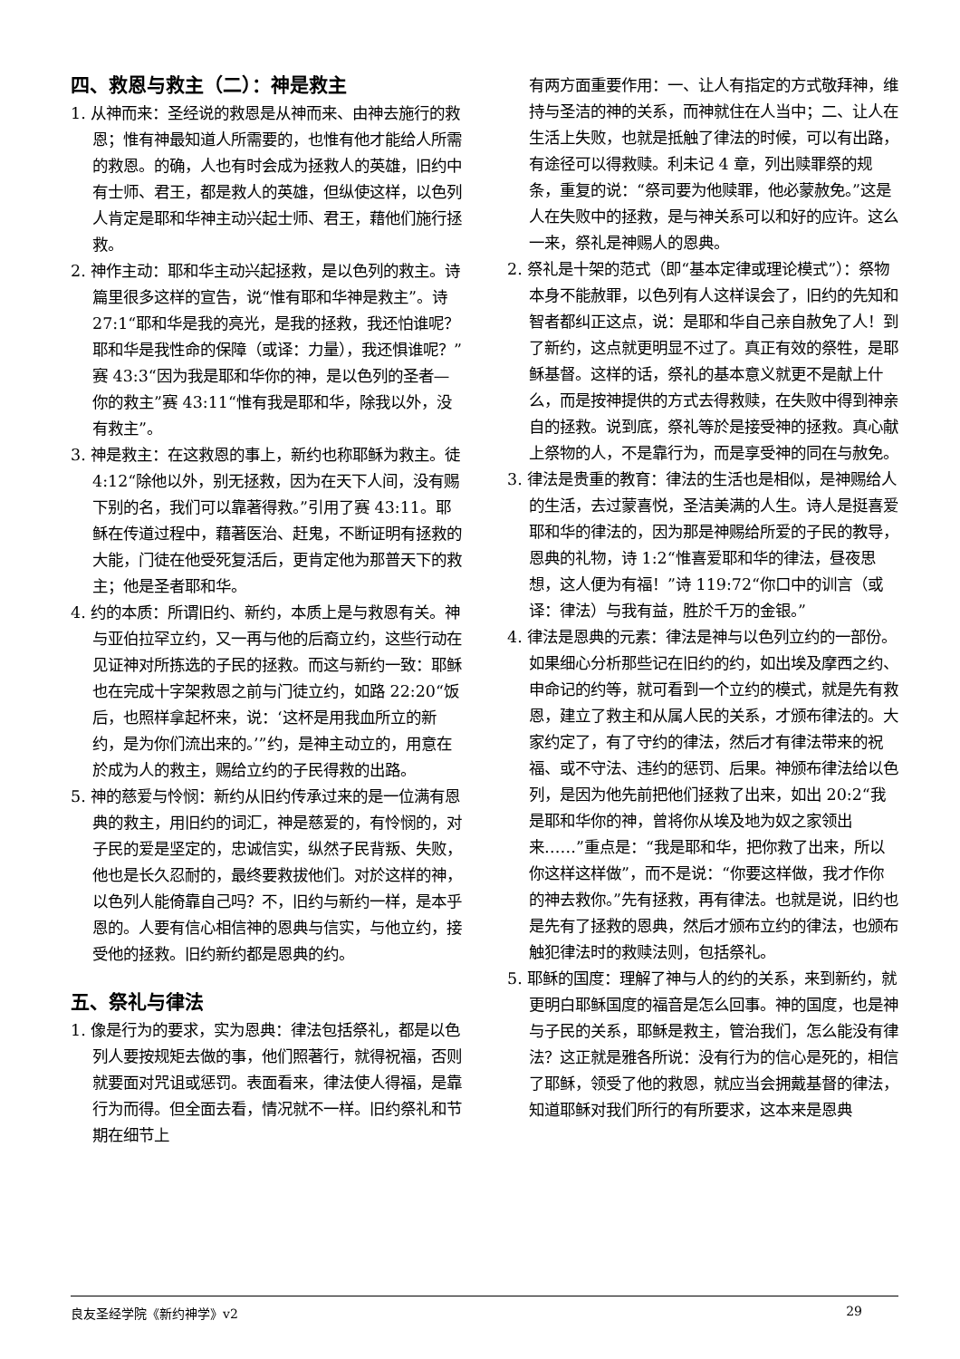四、救恩与救主（二）：神是救主
1. 从神而来：圣经说的救恩是从神而来、由神去施行的救恩；惟有神最知道人所需要的，也惟有他才能给人所需的救恩。的确，人也有时会成为拯救人的英雄，旧约中有士师、君王，都是救人的英雄，但纵使这样，以色列人肯定是耶和华神主动兴起士师、君王，藉他们施行拯救。
2. 神作主动：耶和华主动兴起拯救，是以色列的救主。诗篇里很多这样的宣告，说“惟有耶和华神是救主”。诗 27:1“耶和华是我的亮光，是我的拯救，我还怕谁呢？耶和华是我性命的保障（或译：力量），我还惧谁呢？”赛 43:3“因为我是耶和华你的神，是以色列的圣者—你的救主”赛 43:11“惟有我是耶和华，除我以外，没有救主”。
3. 神是救主：在这救恩的事上，新约也称耶稣为救主。徒 4:12“除他以外，别无拯救，因为在天下人间，没有赐下别的名，我们可以靠著得救。”引用了赛 43:11。耶稣在传道过程中，藉著医治、赶鬼，不断证明有拯救的大能，门徒在他受死复活后，更肯定他为那普天下的救主；他是圣者耶和华。
4. 约的本质：所谓旧约、新约，本质上是与救恩有关。神与亚伯拉罕立约，又一再与他的后裔立约，这些行动在见证神对所拣选的子民的拯救。而这与新约一致：耶稣也在完成十字架救恩之前与门徒立约，如路 22:20“饭后，也照样拿起杯来，说：‘这杯是用我血所立的新约，是为你们流出来的。’”约，是神主动立的，用意在於成为人的救主，赐给立约的子民得救的出路。
5. 神的慈爱与怜悯：新约从旧约传承过来的是一位满有恩典的救主，用旧约的词汇，神是慈爱的，有怜悯的，对子民的爱是坚定的，忠诚信实，纵然子民背叛、失败，他也是长久忍耐的，最终要救拔他们。对於这样的神，以色列人能倚靠自己吗？不，旧约与新约一样，是本乎恩的。人要有信心相信神的恩典与信实，与他立约，接受他的拯救。旧约新约都是恩典的约。
五、祭礼与律法
1. 像是行为的要求，实为恩典：律法包括祭礼，都是以色列人要按规矩去做的事，他们照著行，就得祝福，否则就要面对咒诅或惩罚。表面看来，律法使人得福，是靠行为而得。但全面去看，情况就不一样。旧约祭礼和节期在细节上
有两方面重要作用：一、让人有指定的方式敬拜神，维持与圣洁的神的关系，而神就住在人当中；二、让人在生活上失败，也就是抵触了律法的时候，可以有出路，有途径可以得救赎。利未记 4 章，列出赎罪祭的规条，重复的说：“祭司要为他赎罪，他必蒙赦免。”这是人在失败中的拯救，是与神关系可以和好的应许。这么一来，祭礼是神赐人的恩典。
2. 祭礼是十架的范式（即“基本定律或理论模式”）：祭物本身不能赦罪，以色列有人这样误会了，旧约的先知和智者都纠正这点，说：是耶和华自己亲自赦免了人！到了新约，这点就更明显不过了。真正有效的祭牲，是耶稣基督。这样的话，祭礼的基本意义就更不是献上什么，而是按神提供的方式去得救赎，在失败中得到神亲自的拯救。说到底，祭礼等於是接受神的拯救。真心献上祭物的人，不是靠行为，而是享受神的同在与赦免。
3. 律法是贵重的教育：律法的生活也是相似，是神赐给人的生活，去过蒙喜悦，圣洁美满的人生。诗人是挺喜爱耶和华的律法的，因为那是神赐给所爱的子民的教导，恩典的礼物，诗 1:2“惟喜爱耶和华的律法，昼夜思想，这人便为有福！”诗 119:72“你口中的训言（或译：律法）与我有益，胜於千万的金银。”
4. 律法是恩典的元素：律法是神与以色列立约的一部份。如果细心分析那些记在旧约的约，如出埃及摩西之约、申命记的约等，就可看到一个立约的模式，就是先有救恩，建立了救主和从属人民的关系，才颁布律法的。大家约定了，有了守约的律法，然后才有律法带来的祝福、或不守法、违约的惩罚、后果。神颁布律法给以色列，是因为他先前把他们拯救了出来，如出 20:2“我是耶和华你的神，曾将你从埃及地为奴之家领出来……”重点是：“我是耶和华，把你救了出来，所以你这样这样做”，而不是说：“你要这样做，我才作你的神去救你。”先有拯救，再有律法。也就是说，旧约也是先有了拯救的恩典，然后才颁布立约的律法，也颁布触犯律法时的救赎法则，包括祭礼。
5. 耶稣的国度：理解了神与人的约的关系，来到新约，就更明白耶稣国度的福音是怎么回事。神的国度，也是神与子民的关系，耶稣是救主，管治我们，怎么能没有律法？这正就是雅各所说：没有行为的信心是死的，相信了耶稣，领受了他的救恩，就应当会拥戴基督的律法，知道耶稣对我们所行的有所要求，这本来是恩典
良友圣经学院《新约神学》v2 29